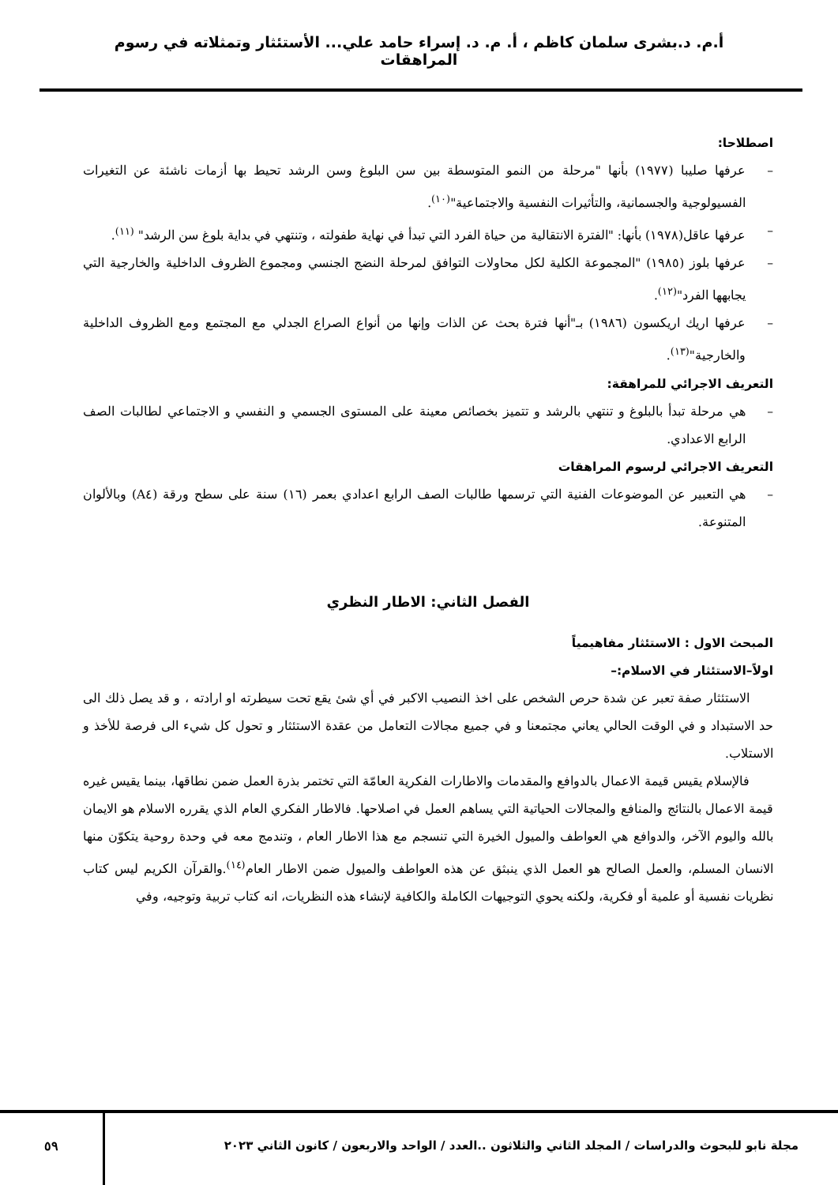أ.م. د.بشرى سلمان كاظم ، أ. م. د. إسراء حامد علي... الأستئثار وتمثلاته في رسوم المراهقات
اصطلاحا:
– عرفها صليبا (١٩٧٧) بأنها "مرحلة من النمو المتوسطة بين سن البلوغ وسن الرشد تحيط بها أزمات ناشئة عن التغيرات الفسيولوجية والجسمانية، والتأثيرات النفسية والاجتماعية"<sup>(١٠)</sup>.
– عرفها عاقل(١٩٧٨) بأنها: "الفترة الانتقالية من حياة الفرد التي تبدأ في نهاية طفولته ، وتنتهي في بداية بلوغ سن الرشد" <sup>(١١)</sup>.
– عرفها بلوز (١٩٨٥) "المجموعة الكلية لكل محاولات التوافق لمرحلة النضج الجنسي ومجموع الظروف الداخلية والخارجية التي يجابهها الفرد"<sup>(١٢)</sup>.
– عرفها اريك اريكسون (١٩٨٦) بـ"أنها فترة بحث عن الذات وإنها من أنواع الصراع الجدلي مع المجتمع ومع الظروف الداخلية والخارجية"<sup>(١٣)</sup>.
التعريف الاجرائي للمراهقة:
– هي مرحلة تبدأ بالبلوغ و تنتهي بالرشد و تتميز بخصائص معينة على المستوى الجسمي و النفسي و الاجتماعي لطالبات الصف الرابع الاعدادي.
التعريف الاجرائي لرسوم المراهقات
– هي التعبير عن الموضوعات الفنية التي ترسمها طالبات الصف الرابع اعدادي بعمر (١٦) سنة على سطح ورقة (A٤) وبالألوان المتنوعة.
الفصل الثاني: الاطار النظري
المبحث الاول : الاستئثار مفاهيمياً
اولاً–الاستئثار في الاسلام:–
الاستئثار صفة تعبر عن شدة حرص الشخص على اخذ النصيب الاكبر في أي شئ يقع تحت سيطرته او ارادته ، و قد يصل ذلك الى حد الاستبداد و في الوقت الحالي يعاني مجتمعنا و في جميع مجالات التعامل من عقدة الاستئثار و تحول كل شيء الى فرصة للأخذ و الاستلاب.
فالإسلام يقيس قيمة الاعمال بالدوافع والمقدمات والاطارات الفكرية العامّة التي تختمر بذرة العمل ضمن نطاقها، بينما يقيس غيره قيمة الاعمال بالنتائج والمنافع والمجالات الحياتية التي يساهم العمل في اصلاحها. فالاطار الفكري العام الذي يقرره الاسلام هو الايمان بالله واليوم الآخر، والدوافع هي العواطف والميول الخيرة التي تنسجم مع هذا الاطار العام ، وتندمج معه في وحدة روحية يتكوّن منها الانسان المسلم، والعمل الصالح هو العمل الذي ينبثق عن هذه العواطف والميول ضمن الاطار العام<sup>(١٤)</sup>.والقرآن الكريم ليس كتاب نظريات نفسية أو علمية أو فكرية، ولكنه يحوي التوجيهات الكاملة والكافية لإنشاء هذه النظريات، انه كتاب تربية وتوجيه، وفي
مجلة نابو للبحوث والدراسات / المجلد الثاني والثلاثون ..العدد / الواحد والاربعون / كانون الثاني ٢٠٢٣
٥٩